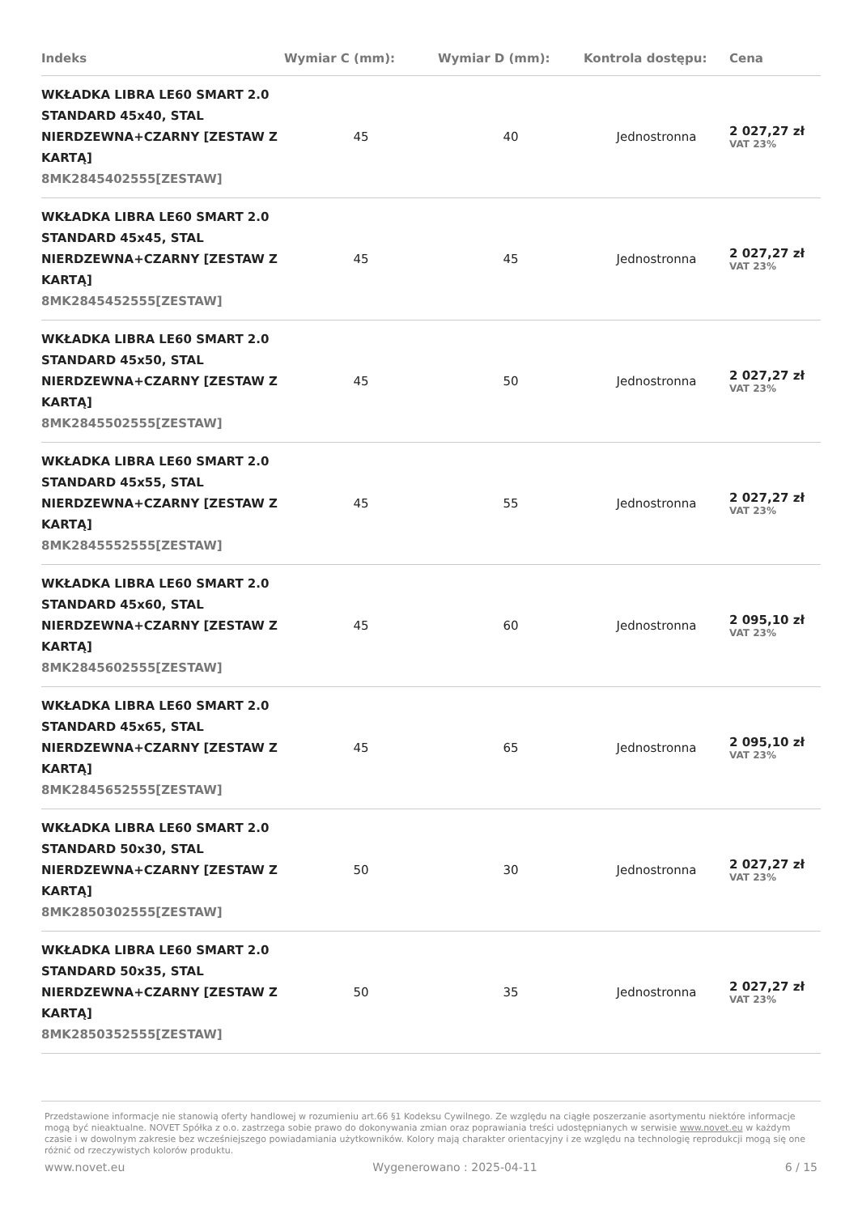| Indeks | Wymiar C (mm): | Wymiar D (mm): | Kontrola dostępu: | Cena |
| --- | --- | --- | --- | --- |
| WKŁADKA LIBRA LE60 SMART 2.0 STANDARD 45x40, STAL NIERDZEWNA+CZARNY [ZESTAW Z KARTĄ] 8MK2845402555[ZESTAW] | 45 | 40 | Jednostronna | 2 027,27 zł VAT 23% |
| WKŁADKA LIBRA LE60 SMART 2.0 STANDARD 45x45, STAL NIERDZEWNA+CZARNY [ZESTAW Z KARTĄ] 8MK2845452555[ZESTAW] | 45 | 45 | Jednostronna | 2 027,27 zł VAT 23% |
| WKŁADKA LIBRA LE60 SMART 2.0 STANDARD 45x50, STAL NIERDZEWNA+CZARNY [ZESTAW Z KARTĄ] 8MK2845502555[ZESTAW] | 45 | 50 | Jednostronna | 2 027,27 zł VAT 23% |
| WKŁADKA LIBRA LE60 SMART 2.0 STANDARD 45x55, STAL NIERDZEWNA+CZARNY [ZESTAW Z KARTĄ] 8MK2845552555[ZESTAW] | 45 | 55 | Jednostronna | 2 027,27 zł VAT 23% |
| WKŁADKA LIBRA LE60 SMART 2.0 STANDARD 45x60, STAL NIERDZEWNA+CZARNY [ZESTAW Z KARTĄ] 8MK2845602555[ZESTAW] | 45 | 60 | Jednostronna | 2 095,10 zł VAT 23% |
| WKŁADKA LIBRA LE60 SMART 2.0 STANDARD 45x65, STAL NIERDZEWNA+CZARNY [ZESTAW Z KARTĄ] 8MK2845652555[ZESTAW] | 45 | 65 | Jednostronna | 2 095,10 zł VAT 23% |
| WKŁADKA LIBRA LE60 SMART 2.0 STANDARD 50x30, STAL NIERDZEWNA+CZARNY [ZESTAW Z KARTĄ] 8MK2850302555[ZESTAW] | 50 | 30 | Jednostronna | 2 027,27 zł VAT 23% |
| WKŁADKA LIBRA LE60 SMART 2.0 STANDARD 50x35, STAL NIERDZEWNA+CZARNY [ZESTAW Z KARTĄ] 8MK2850352555[ZESTAW] | 50 | 35 | Jednostronna | 2 027,27 zł VAT 23% |
Przedstawione informacje nie stanowią oferty handlowej w rozumieniu art.66 §1 Kodeksu Cywilnego. Ze względu na ciągłe poszerzanie asortymentu niektóre informacje mogą być nieaktualne. NOVET Spółka z o.o. zastrzega sobie prawo do dokonywania zmian oraz poprawiania treści udostępnianych w serwisie www.novet.eu w każdym czasie i w dowolnym zakresie bez wcześniejszego powiadamiania użytkowników. Kolory mają charakter orientacyjny i ze względu na technologię reprodukcji mogą się one różnić od rzeczywistych kolorów produktu.
www.novet.eu Wygenerowano : 2025-04-11 6 / 15